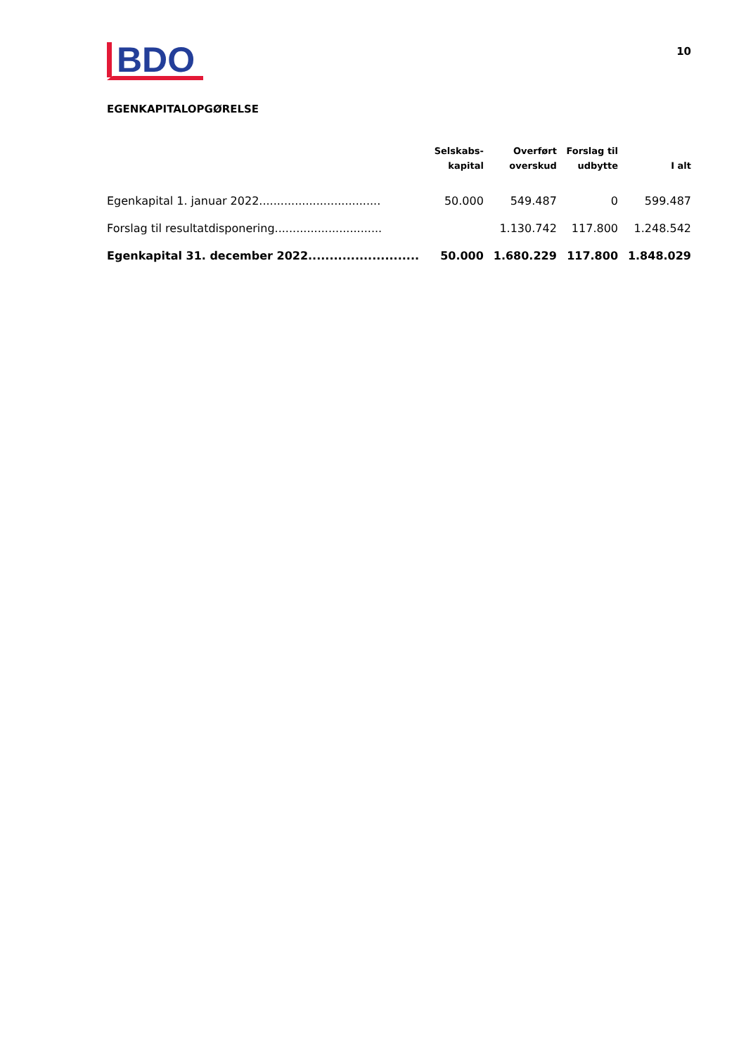BDO
10
EGENKAPITALOPGØRELSE
| | Selskabs- kapital | Overført overskud | Forslag til udbytte | I alt |
| --- | --- | --- | --- | --- |
| Egenkapital 1. januar 2022.................................. | 50.000 | 549.487 | 0 | 599.487 |
| Forslag til resultatdisponering.............................. | | 1.130.742 | 117.800 | 1.248.542 |
| Egenkapital 31. december 2022.......................... | 50.000 | 1.680.229 | 117.800 | 1.848.029 |